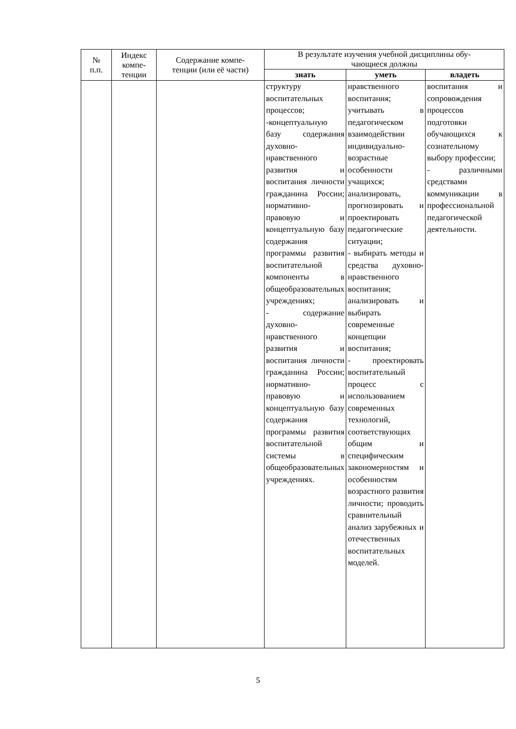| № п.п. | Индекс компе- тенции | Содержание компе- тенции (или её части) | В результате изучения учебной дисциплины обу- чающиеся должны | | |
| --- | --- | --- | --- | --- | --- |
| | | | знать | уметь | владеть |
| | | | структуру воспитательных процессов; -концептуальную базу содержания духовно-нравственного развития и воспитания личности гражданина России; нормативно-правовую и концептуальную базу содержания программы развития воспитательной компоненты в общеобразовательных учреждениях; - содержание духовно-нравственного развития и воспитания личности гражданина России; нормативно-правовую и концептуальную базу содержания программы развития воспитательной системы в общеобразовательных учреждениях. | нравственного воспитания; учитывать в педагогическом взаимодействии индивидуально-возрастные особенности учащихся; анализировать, прогнозировать и проектировать педагогические ситуации; - выбирать методы и средства духовно-нравственного воспитания; анализировать и выбирать современные концепции воспитания; - проектировать воспитательный процесс с использованием современных технологий, соответствующих общим и специфическим закономерностям и особенностям возрастного развития личности; проводить сравнительный анализ зарубежных и отечественных воспитательных моделей. | воспитания и сопровождения процессов подготовки обучающихся к сознательному выбору профессии; - различными средствами коммуникации в профессиональной педагогической деятельности. |
5